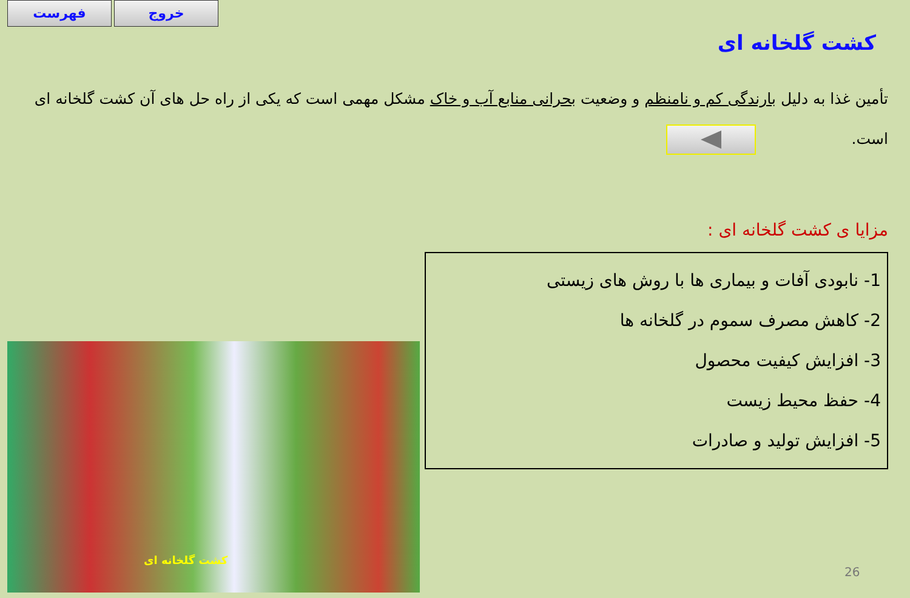فهرست خروج
کشت گلخانه ای
تأمین غذا به دلیل بارندگی کم و نامنظم و وضعیت بحرانی منابع آب و خاک مشکل مهمی است که یکی از راه حل های آن کشت گلخانه ای است.
مزایا ی کشت گلخانه ای :
1- نابودی آفات و بیماری ها با روش های زیستی
2- کاهش مصرف سموم در گلخانه ها
3- افزایش کیفیت محصول
4- حفظ محیط زیست
5- افزایش تولید و صادرات
کشت گلخانه ای
26